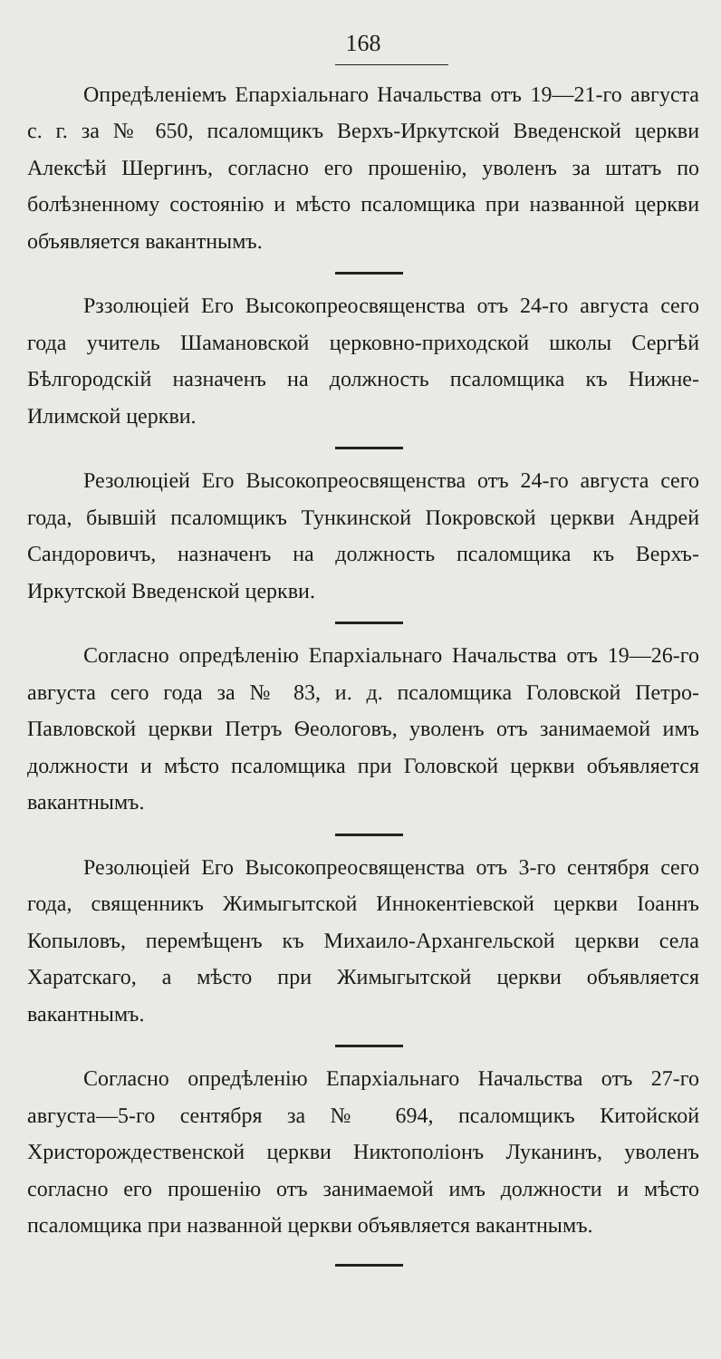168
Опредѣленіемъ Епархіальнаго Начальства отъ 19—21-го августа с. г. за № 650, псаломщикъ Верхъ-Иркутской Введенской церкви Алексѣй Шергинъ, согласно его прошенію, уволенъ за штатъ по болѣзненному состоянію и мѣсто псаломщика при названной церкви объявляется вакантнымъ.
Рззолюціей Его Высокопреосвященства отъ 24-го августа сего года учитель Шамановской церковно-приходской школы Сергѣй Бѣлгородскій назначенъ на должность псаломщика къ Нижне-Илимской церкви.
Резолюціей Его Высокопреосвященства отъ 24-го августа сего года, бывшій псаломщикъ Тункинской Покровской церкви Андрей Сандоровичъ, назначенъ на должность псаломщика къ Верхъ-Иркутской Введенской церкви.
Согласно опредѣленію Епархіальнаго Начальства отъ 19—26-го августа сего года за № 83, и. д. псаломщика Головской Петро-Павловской церкви Петръ Ѳеологовъ, уволенъ отъ занимаемой имъ должности и мѣсто псаломщика при Головской церкви объявляется вакантнымъ.
Резолюціей Его Высокопреосвященства отъ 3-го сентября сего года, священникъ Жимыгытской Иннокентіевской церкви Іоаннъ Копыловъ, перемѣщенъ къ Михаило-Архангельской церкви села Харатскаго, а мѣсто при Жимыгытской церкви объявляется вакантнымъ.
Согласно опредѣленію Епархіальнаго Начальства отъ 27-го августа—5-го сентября за № 694, псаломщикъ Китойской Христорождественской церкви Никтополіонъ Луканинъ, уволенъ согласно его прошенію отъ занимаемой имъ должности и мѣсто псаломщика при названной церкви объявляется вакантнымъ.